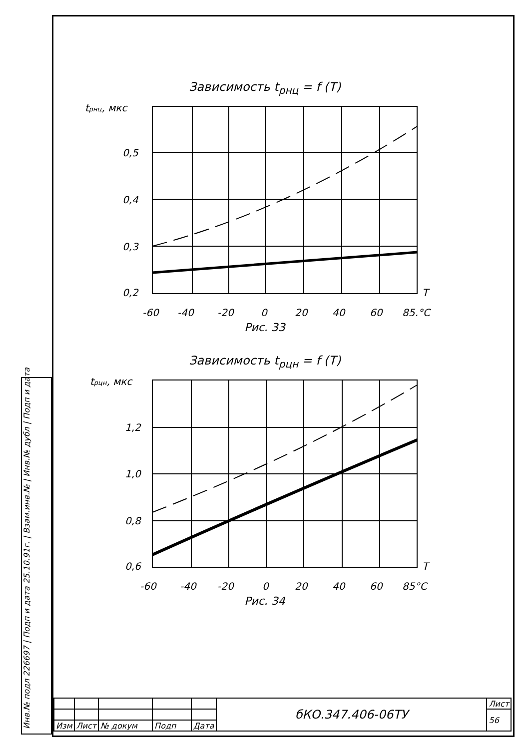Зависимость t<sub>рнц</sub> = f (T)
tрнц, мкс
0,5
0,4
0,3
0,2
T
-60
-40
-20
0
20
40
60
85,°C
Рис. 33
Зависимость t<sub>рцн</sub> = f (T)
tрцн, мкс
1,2
1,0
0,8
0,6
T
-60
-40
-20
0
20
40
60
85°C
Рис. 34
| | | | | | бКО.347.406-06ТУ | Лист |
| | | | | | | 56 |
| Изм | Лист | № докум | Подп | Дата | | |
Инв.№ подл 226697 | Подп и дата 25.10.91г. | Взам.инв.№ | Инв.№ дубл | Подп и дата